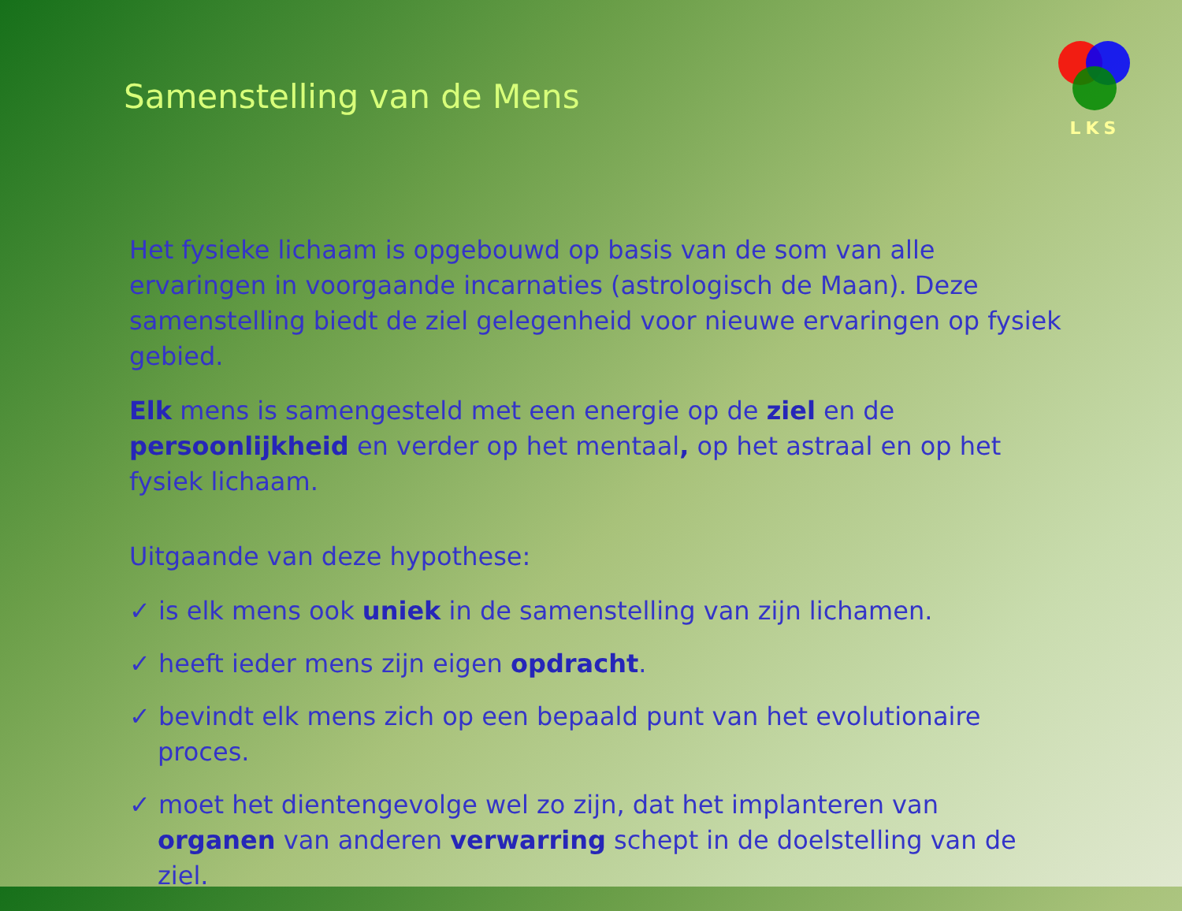Samenstelling van de Mens
LKS
Het fysieke lichaam is opgebouwd op basis van de som van alle ervaringen in voorgaande incarnaties (astrologisch de Maan). Deze samenstelling biedt de ziel gelegenheid voor nieuwe ervaringen op fysiek gebied.
Elk mens is samengesteld met een energie op de ziel en de persoonlijkheid en verder op het mentaal, op het astraal en op het fysiek lichaam.
Uitgaande van deze hypothese:
✓ is elk mens ook uniek in de samenstelling van zijn lichamen.
✓ heeft ieder mens zijn eigen opdracht.
✓ bevindt elk mens zich op een bepaald punt van het evolutionaire proces.
✓ moet het dientengevolge wel zo zijn, dat het implanteren van organen van anderen verwarring schept in de doelstelling van de ziel.